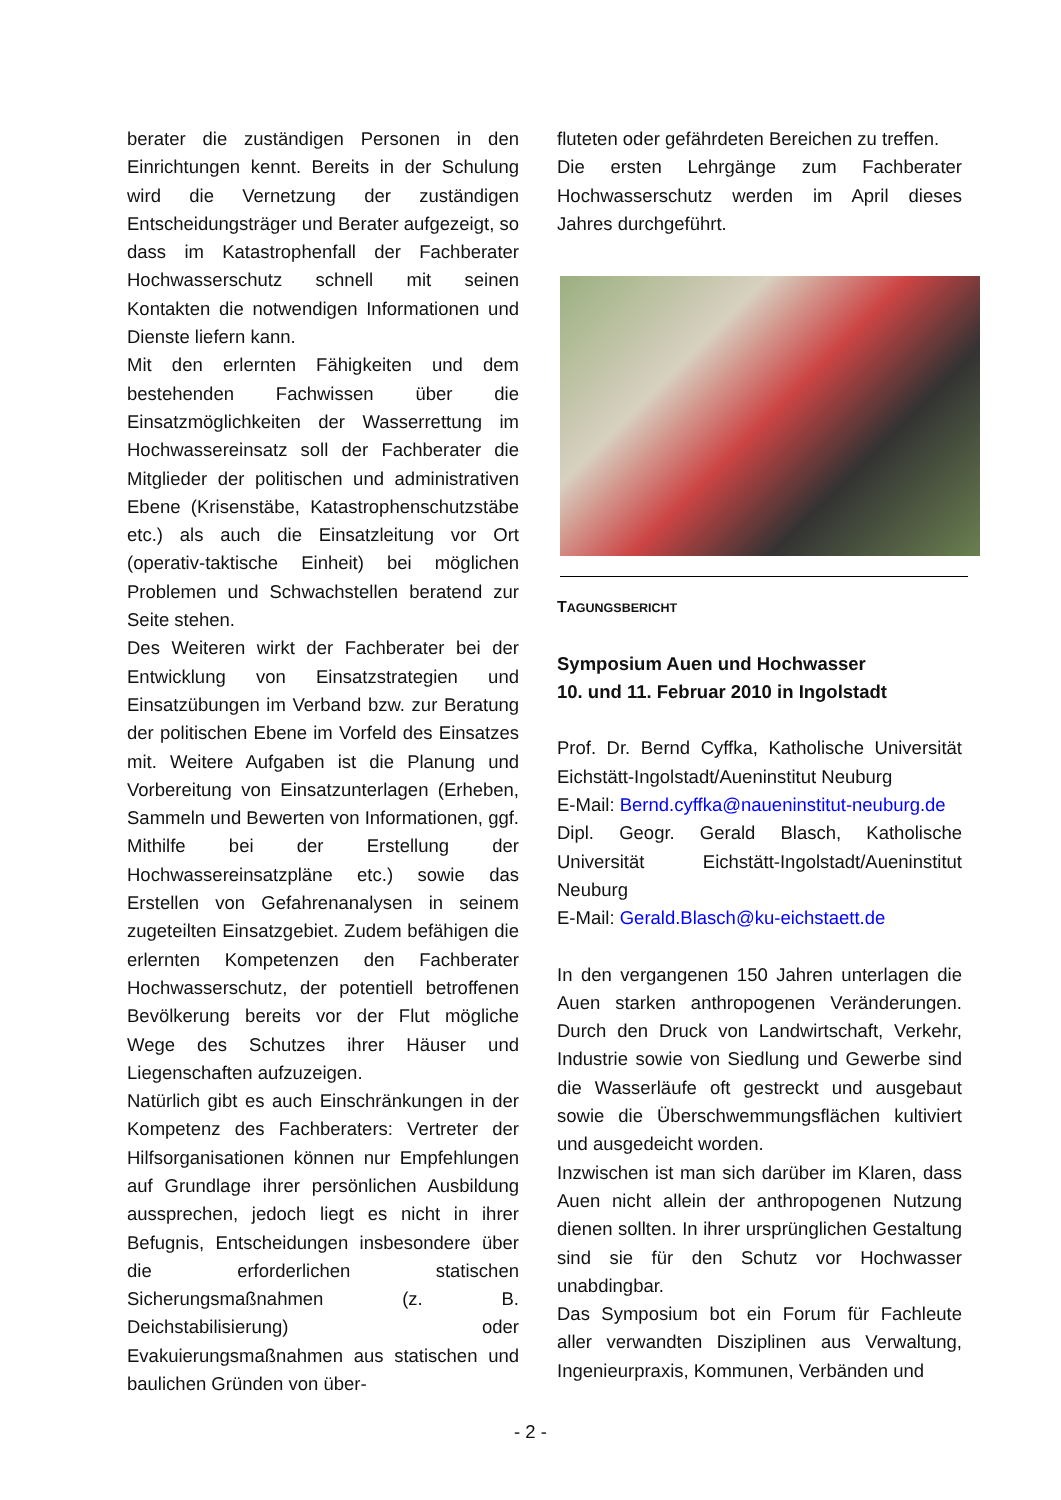berater die zuständigen Personen in den Einrichtungen kennt. Bereits in der Schulung wird die Vernetzung der zuständigen Entscheidungsträger und Berater aufgezeigt, so dass im Katastrophenfall der Fachberater Hochwasserschutz schnell mit seinen Kontakten die notwendigen Informationen und Dienste liefern kann.
Mit den erlernten Fähigkeiten und dem bestehenden Fachwissen über die Einsatzmöglichkeiten der Wasserrettung im Hochwassereinsatz soll der Fachberater die Mitglieder der politischen und administrativen Ebene (Krisenstäbe, Katastrophenschutzstäbe etc.) als auch die Einsatzleitung vor Ort (operativ-taktische Einheit) bei möglichen Problemen und Schwachstellen beratend zur Seite stehen.
Des Weiteren wirkt der Fachberater bei der Entwicklung von Einsatzstrategien und Einsatzübungen im Verband bzw. zur Beratung der politischen Ebene im Vorfeld des Einsatzes mit. Weitere Aufgaben ist die Planung und Vorbereitung von Einsatzunterlagen (Erheben, Sammeln und Bewerten von Informationen, ggf. Mithilfe bei der Erstellung der Hochwassereinsatzpläne etc.) sowie das Erstellen von Gefahrenanalysen in seinem zugeteilten Einsatzgebiet. Zudem befähigen die erlernten Kompetenzen den Fachberater Hochwasserschutz, der potentiell betroffenen Bevölkerung bereits vor der Flut mögliche Wege des Schutzes ihrer Häuser und Liegenschaften aufzuzeigen.
Natürlich gibt es auch Einschränkungen in der Kompetenz des Fachberaters: Vertreter der Hilfsorganisationen können nur Empfehlungen auf Grundlage ihrer persönlichen Ausbildung aussprechen, jedoch liegt es nicht in ihrer Befugnis, Entscheidungen insbesondere über die erforderlichen statischen Sicherungsmaßnahmen (z. B. Deichstabilisierung) oder Evakuierungsmaßnahmen aus statischen und baulichen Gründen von über-
fluteten oder gefährdeten Bereichen zu treffen.
Die ersten Lehrgänge zum Fachberater Hochwasserschutz werden im April dieses Jahres durchgeführt.
TAGUNGSBERICHT
Symposium Auen und Hochwasser
10. und 11. Februar 2010 in Ingolstadt
Prof. Dr. Bernd Cyffka, Katholische Universität Eichstätt-Ingolstadt/Aueninstitut Neuburg
E-Mail: Bernd.cyffka@naueninstitut-neuburg.de
Dipl. Geogr. Gerald Blasch, Katholische Universität Eichstätt-Ingolstadt/Aueninstitut Neuburg
E-Mail: Gerald.Blasch@ku-eichstaett.de
In den vergangenen 150 Jahren unterlagen die Auen starken anthropogenen Veränderungen. Durch den Druck von Landwirtschaft, Verkehr, Industrie sowie von Siedlung und Gewerbe sind die Wasserläufe oft gestreckt und ausgebaut sowie die Überschwemmungsflächen kultiviert und ausgedeicht worden.
Inzwischen ist man sich darüber im Klaren, dass Auen nicht allein der anthropogenen Nutzung dienen sollten. In ihrer ursprünglichen Gestaltung sind sie für den Schutz vor Hochwasser unabdingbar.
Das Symposium bot ein Forum für Fachleute aller verwandten Disziplinen aus Verwaltung, Ingenieurpraxis, Kommunen, Verbänden und
- 2 -